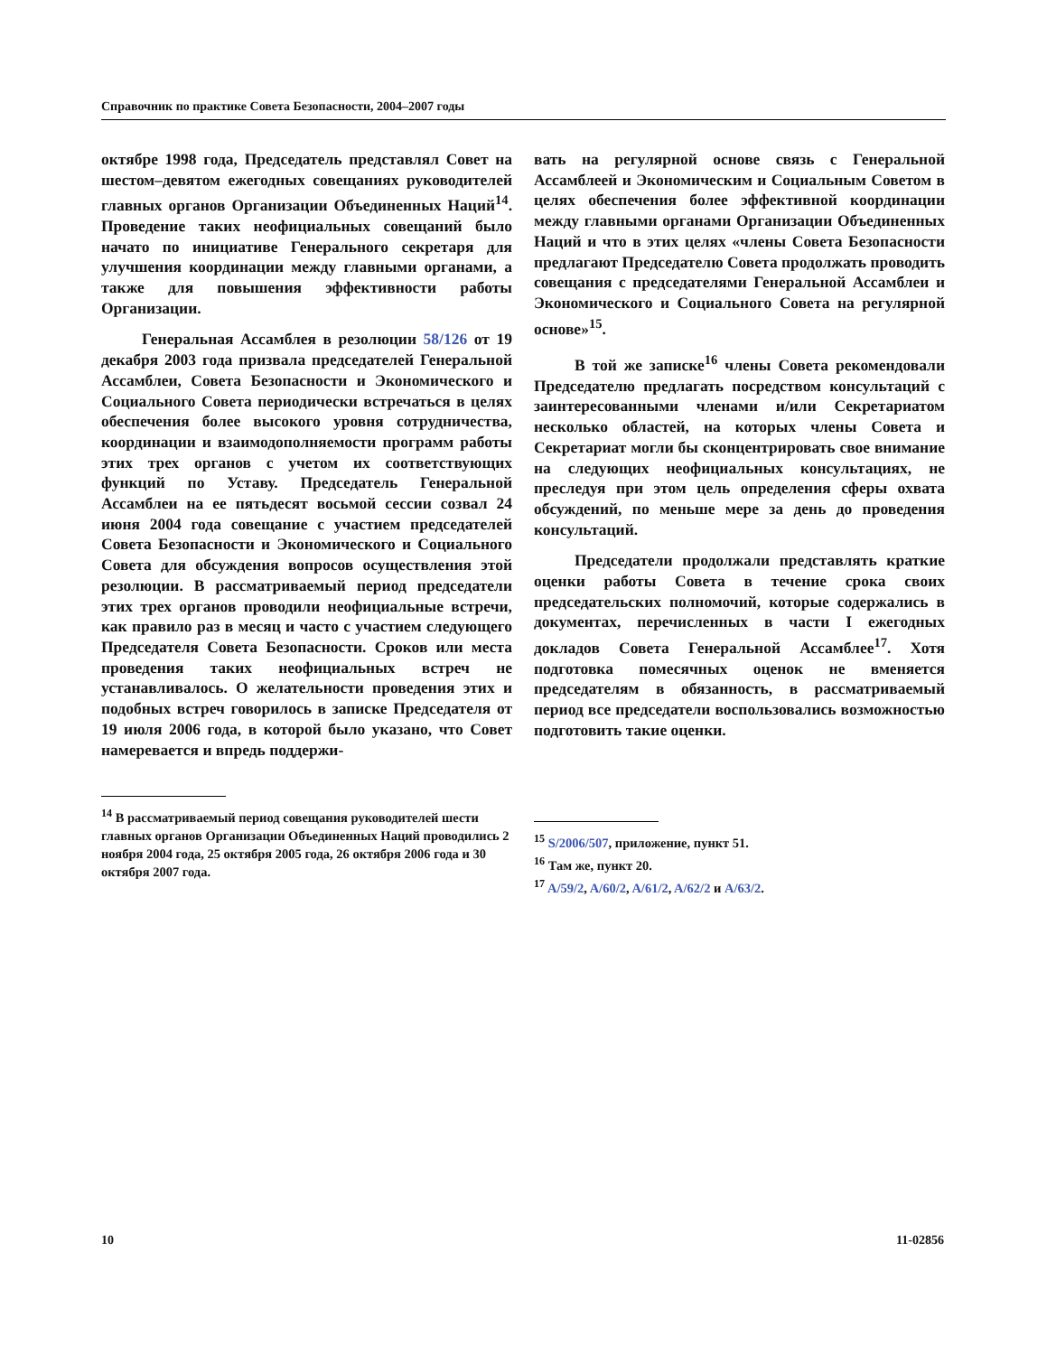Справочник по практике Совета Безопасности, 2004–2007 годы
октябре 1998 года, Председатель представлял Совет на шестом–девятом ежегодных совещаниях руководителей главных органов Организации Объединенных Наций<sup>14</sup>. Проведение таких неофициальных совещаний было начато по инициативе Генерального секретаря для улучшения координации между главными органами, а также для повышения эффективности работы Организации.
Генеральная Ассамблея в резолюции 58/126 от 19 декабря 2003 года призвала председателей Генеральной Ассамблеи, Совета Безопасности и Экономического и Социального Совета периодически встречаться в целях обеспечения более высокого уровня сотрудничества, координации и взаимодополняемости программ работы этих трех органов с учетом их соответствующих функций по Уставу. Председатель Генеральной Ассамблеи на ее пятьдесят восьмой сессии созвал 24 июня 2004 года совещание с участием председателей Совета Безопасности и Экономического и Социального Совета для обсуждения вопросов осуществления этой резолюции. В рассматриваемый период председатели этих трех органов проводили неофициальные встречи, как правило раз в месяц и часто с участием следующего Председателя Совета Безопасности. Сроков или места проведения таких неофициальных встреч не устанавливалось. О желательности проведения этих и подобных встреч говорилось в записке Председателя от 19 июля 2006 года, в которой было указано, что Совет намеревается и впредь поддержи-
<sup>14</sup> В рассматриваемый период совещания руководителей шести главных органов Организации Объединенных Наций проводились 2 ноября 2004 года, 25 октября 2005 года, 26 октября 2006 года и 30 октября 2007 года.
вать на регулярной основе связь с Генеральной Ассамблеей и Экономическим и Социальным Советом в целях обеспечения более эффективной координации между главными органами Организации Объединенных Наций и что в этих целях «члены Совета Безопасности предлагают Председателю Совета продолжать проводить совещания с председателями Генеральной Ассамблеи и Экономического и Социального Совета на регулярной основе»<sup>15</sup>.
В той же записке<sup>16</sup> члены Совета рекомендовали Председателю предлагать посредством консультаций с заинтересованными членами и/или Секретариатом несколько областей, на которых члены Совета и Секретариат могли бы сконцентрировать свое внимание на следующих неофициальных консультациях, не преследуя при этом цель определения сферы охвата обсуждений, по меньше мере за день до проведения консультаций.
Председатели продолжали представлять краткие оценки работы Совета в течение срока своих председательских полномочий, которые содержались в документах, перечисленных в части I ежегодных докладов Совета Генеральной Ассамблее<sup>17</sup>. Хотя подготовка помесячных оценок не вменяется председателям в обязанность, в рассматриваемый период все председатели воспользовались возможностью подготовить такие оценки.
<sup>15</sup> S/2006/507, приложение, пункт 51.
<sup>16</sup> Там же, пункт 20.
<sup>17</sup> A/59/2, A/60/2, A/61/2, A/62/2 и A/63/2.
10 11-02856